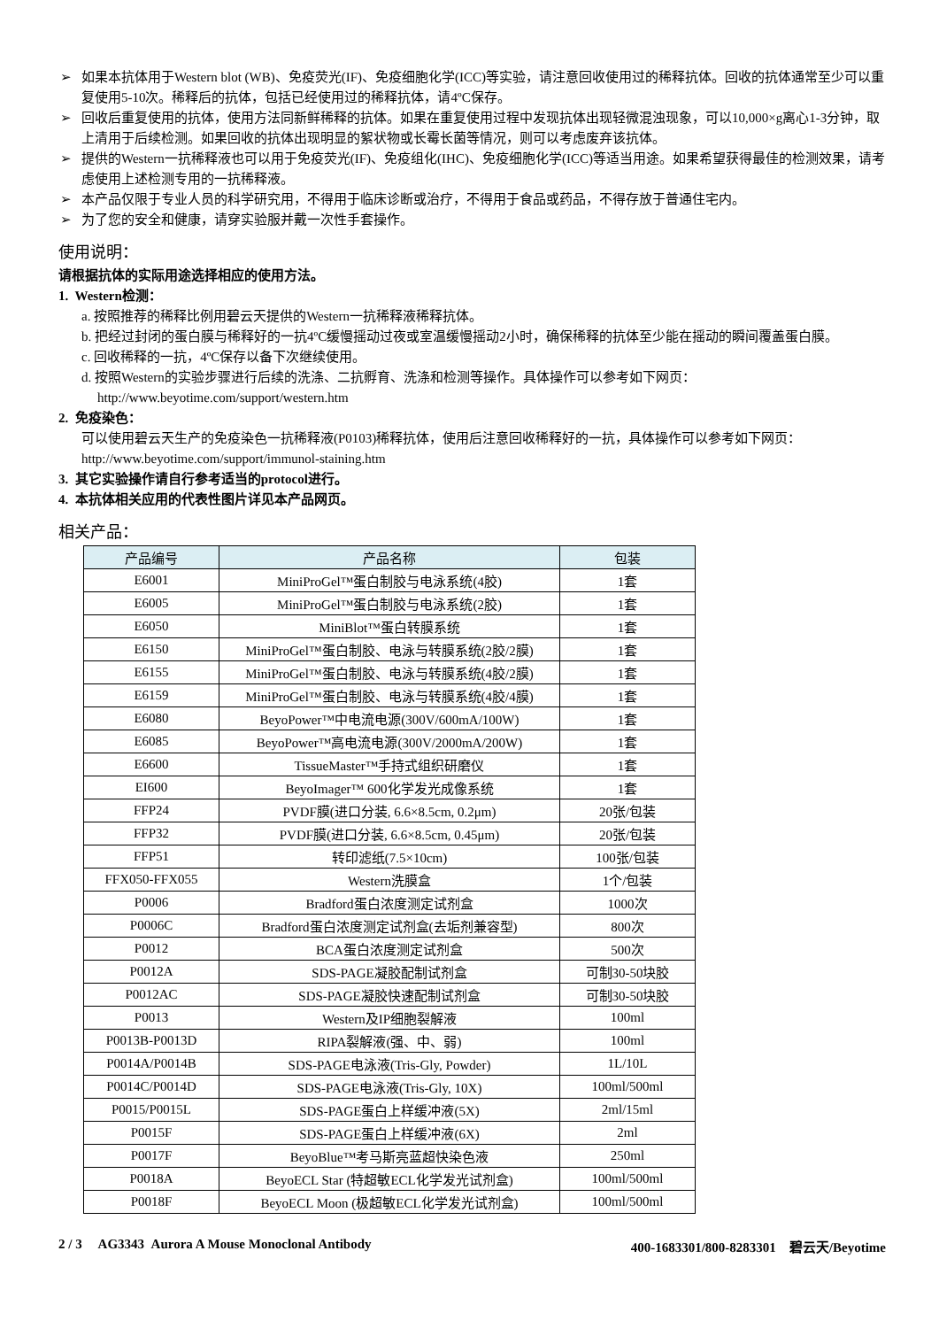➢ 如果本抗体用于Western blot (WB)、免疫荧光(IF)、免疫细胞化学(ICC)等实验，请注意回收使用过的稀释抗体。回收的抗体通常至少可以重复使用5-10次。稀释后的抗体，包括已经使用过的稀释抗体，请4ºC保存。
➢ 回收后重复使用的抗体，使用方法同新鲜稀释的抗体。如果在重复使用过程中发现抗体出现轻微混浊现象，可以10,000×g离心1-3分钟，取上清用于后续检测。如果回收的抗体出现明显的絮状物或长霉长菌等情况，则可以考虑废弃该抗体。
➢ 提供的Western一抗稀释液也可以用于免疫荧光(IF)、免疫组化(IHC)、免疫细胞化学(ICC)等适当用途。如果希望获得最佳的检测效果，请考虑使用上述检测专用的一抗稀释液。
➢ 本产品仅限于专业人员的科学研究用，不得用于临床诊断或治疗，不得用于食品或药品，不得存放于普通住宅内。
➢ 为了您的安全和健康，请穿实验服并戴一次性手套操作。
使用说明：
请根据抗体的实际用途选择相应的使用方法。
1. Western检测：
a. 按照推荐的稀释比例用碧云天提供的Western一抗稀释液稀释抗体。
b. 把经过封闭的蛋白膜与稀释好的一抗4ºC缓慢摇动过夜或室温缓慢摇动2小时，确保稀释的抗体至少能在摇动的瞬间覆盖蛋白膜。
c. 回收稀释的一抗，4ºC保存以备下次继续使用。
d. 按照Western的实验步骤进行后续的洗涤、二抗孵育、洗涤和检测等操作。具体操作可以参考如下网页：
http://www.beyotime.com/support/western.htm
2. 免疫染色：
可以使用碧云天生产的免疫染色一抗稀释液(P0103)稀释抗体，使用后注意回收稀释好的一抗，具体操作可以参考如下网页：http://www.beyotime.com/support/immunol-staining.htm
3. 其它实验操作请自行参考适当的protocol进行。
4. 本抗体相关应用的代表性图片详见本产品网页。
相关产品：
| 产品编号 | 产品名称 | 包装 |
| --- | --- | --- |
| E6001 | MiniProGel™蛋白制胶与电泳系统(4胶) | 1套 |
| E6005 | MiniProGel™蛋白制胶与电泳系统(2胶) | 1套 |
| E6050 | MiniBlot™蛋白转膜系统 | 1套 |
| E6150 | MiniProGel™蛋白制胶、电泳与转膜系统(2胶/2膜) | 1套 |
| E6155 | MiniProGel™蛋白制胶、电泳与转膜系统(4胶/2膜) | 1套 |
| E6159 | MiniProGel™蛋白制胶、电泳与转膜系统(4胶/4膜) | 1套 |
| E6080 | BeyoPower™中电流电源(300V/600mA/100W) | 1套 |
| E6085 | BeyoPower™高电流电源(300V/2000mA/200W) | 1套 |
| E6600 | TissueMaster™手持式组织研磨仪 | 1套 |
| EI600 | BeyoImager™ 600化学发光成像系统 | 1套 |
| FFP24 | PVDF膜(进口分装, 6.6×8.5cm, 0.2μm) | 20张/包装 |
| FFP32 | PVDF膜(进口分装, 6.6×8.5cm, 0.45μm) | 20张/包装 |
| FFP51 | 转印滤纸(7.5×10cm) | 100张/包装 |
| FFX050-FFX055 | Western洗膜盒 | 1个/包装 |
| P0006 | Bradford蛋白浓度测定试剂盒 | 1000次 |
| P0006C | Bradford蛋白浓度测定试剂盒(去垢剂兼容型) | 800次 |
| P0012 | BCA蛋白浓度测定试剂盒 | 500次 |
| P0012A | SDS-PAGE凝胶配制试剂盒 | 可制30-50块胶 |
| P0012AC | SDS-PAGE凝胶快速配制试剂盒 | 可制30-50块胶 |
| P0013 | Western及IP细胞裂解液 | 100ml |
| P0013B-P0013D | RIPA裂解液(强、中、弱) | 100ml |
| P0014A/P0014B | SDS-PAGE电泳液(Tris-Gly, Powder) | 1L/10L |
| P0014C/P0014D | SDS-PAGE电泳液(Tris-Gly, 10X) | 100ml/500ml |
| P0015/P0015L | SDS-PAGE蛋白上样缓冲液(5X) | 2ml/15ml |
| P0015F | SDS-PAGE蛋白上样缓冲液(6X) | 2ml |
| P0017F | BeyoBlue™考马斯亮蓝超快染色液 | 250ml |
| P0018A | BeyoECL Star (特超敏ECL化学发光试剂盒) | 100ml/500ml |
| P0018F | BeyoECL Moon (极超敏ECL化学发光试剂盒) | 100ml/500ml |
2 / 3 AG3343 Aurora A Mouse Monoclonal Antibody 400-1683301/800-8283301 碧云天/Beyotime